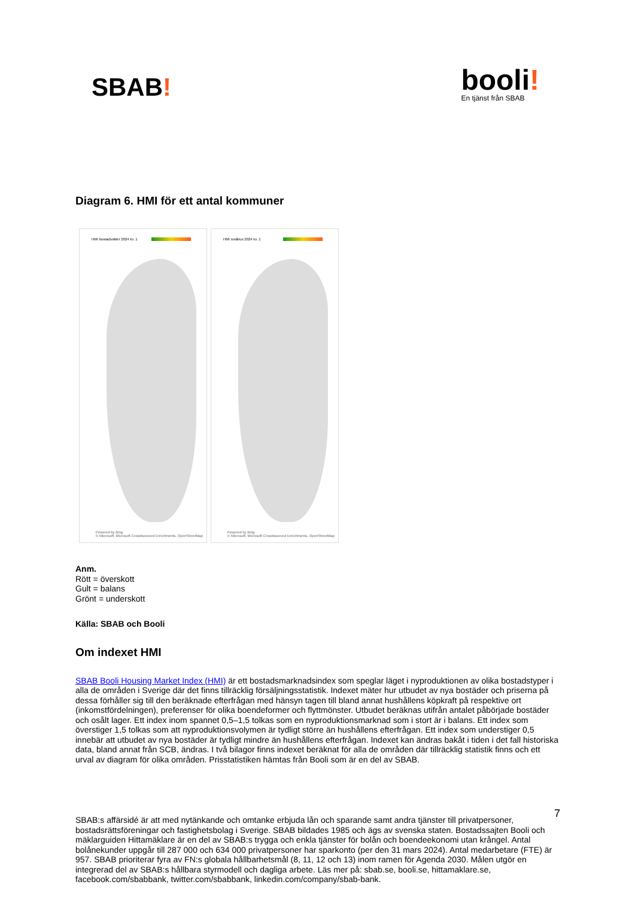SBAB!
booli!
En tjänst från SBAB
Diagram 6. HMI för ett antal kommuner
HMI bostadsrätter 2024 kv. 1
Powered by Bing
© Microsoft, Microsoft Crowdsourced Enrichments, OpenStreetMap
HMI småhus 2024 kv. 1
Powered by Bing
© Microsoft, Microsoft Crowdsourced Enrichments, OpenStreetMap
Anm.
Rött = överskott
Gult = balans
Grönt = underskott
Källa: SBAB och Booli
Om indexet HMI
SBAB Booli Housing Market Index (HMI) är ett bostadsmarknadsindex som speglar läget i nyproduktionen av olika bostadstyper i alla de områden i Sverige där det finns tillräcklig försäljningsstatistik. Indexet mäter hur utbudet av nya bostäder och priserna på dessa förhåller sig till den beräknade efterfrågan med hänsyn tagen till bland annat hushållens köpkraft på respektive ort (inkomstfördelningen), preferenser för olika boendeformer och flyttmönster. Utbudet beräknas utifrån antalet påbörjade bostäder och osålt lager. Ett index inom spannet 0,5–1,5 tolkas som en nyproduktionsmarknad som i stort är i balans. Ett index som överstiger 1,5 tolkas som att nyproduktionsvolymen är tydligt större än hushållens efterfrågan. Ett index som understiger 0,5 innebär att utbudet av nya bostäder är tydligt mindre än hushållens efterfrågan. Indexet kan ändras bakåt i tiden i det fall historiska data, bland annat från SCB, ändras. I två bilagor finns indexet beräknat för alla de områden där tillräcklig statistik finns och ett urval av diagram för olika områden. Prisstatistiken hämtas från Booli som är en del av SBAB.
SBAB:s affärsidé är att med nytänkande och omtanke erbjuda lån och sparande samt andra tjänster till privatpersoner, bostadsrättsföreningar och fastighetsbolag i Sverige. SBAB bildades 1985 och ägs av svenska staten. Bostadssajten Booli och mäklarguiden Hittamäklare är en del av SBAB:s trygga och enkla tjänster för bolån och boendeekonomi utan krångel. Antal bolånekunder uppgår till 287 000 och 634 000 privatpersoner har sparkonto (per den 31 mars 2024). Antal medarbetare (FTE) är 957. SBAB prioriterar fyra av FN:s globala hållbarhetsmål (8, 11, 12 och 13) inom ramen för Agenda 2030. Målen utgör en integrerad del av SBAB:s hållbara styrmodell och dagliga arbete. Läs mer på: sbab.se, booli.se, hittamaklare.se, facebook.com/sbabbank, twitter.com/sbabbank, linkedin.com/company/sbab-bank.
7